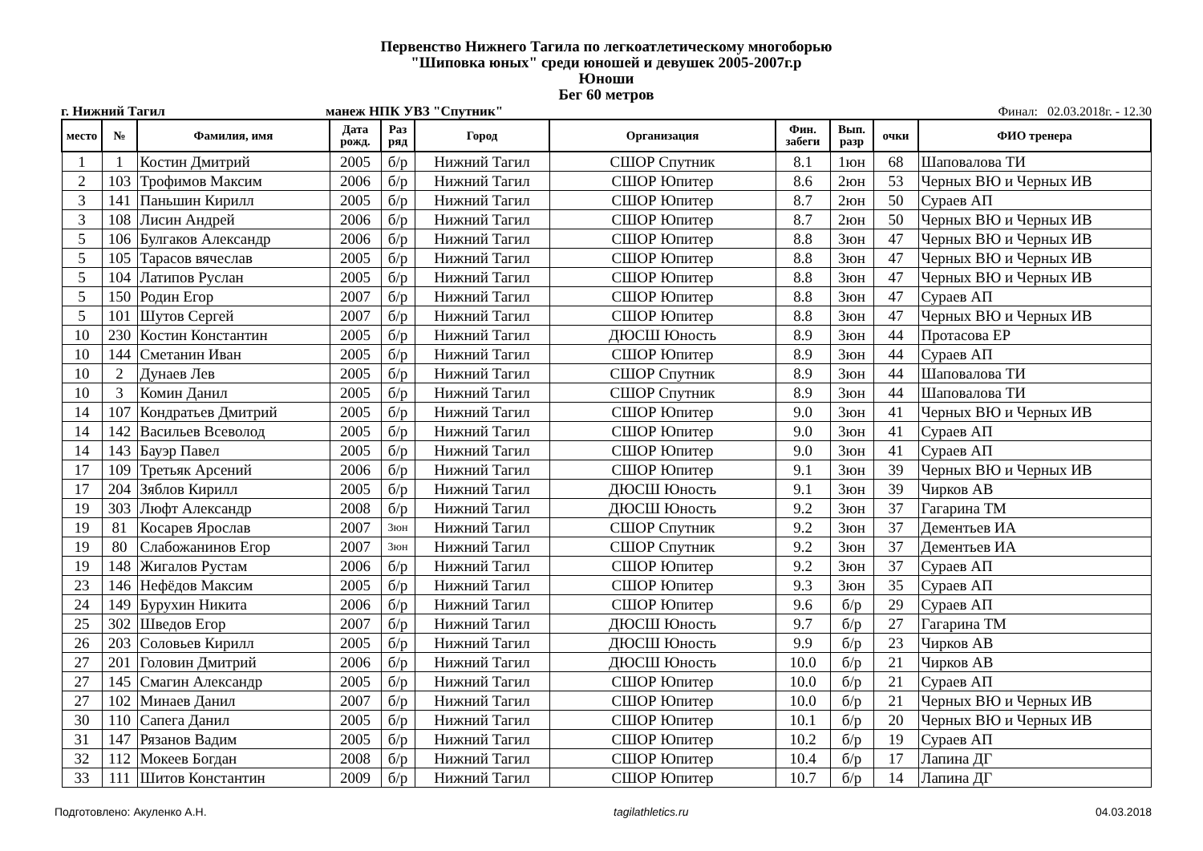Первенство Нижнего Тагила по легкоатлетическому многоборью
"Шиповка юных" среди юношей и девушек 2005-2007г.р
Юноши
Бег 60 метров
г. Нижний Тагил манеж НПК УВЗ "Спутник" Финал: 02.03.2018г. - 12.30
| место | № | Фамилия, имя | Дата рожд. | Раз ряд | Город | Организация | Фин. забеги | Вып. разр | очки | ФИО тренера |
| --- | --- | --- | --- | --- | --- | --- | --- | --- | --- | --- |
| 1 | 1 | Костин Дмитрий | 2005 | б/р | Нижний Тагил | СШОР Спутник | 8.1 | 1юн | 68 | Шаповалова ТИ |
| 2 | 103 | Трофимов Максим | 2006 | б/р | Нижний Тагил | СШОР Юпитер | 8.6 | 2юн | 53 | Черных ВЮ и Черных ИВ |
| 3 | 141 | Паньшин Кирилл | 2005 | б/р | Нижний Тагил | СШОР Юпитер | 8.7 | 2юн | 50 | Сураев АП |
| 3 | 108 | Лисин Андрей | 2006 | б/р | Нижний Тагил | СШОР Юпитер | 8.7 | 2юн | 50 | Черных ВЮ и Черных ИВ |
| 5 | 106 | Булгаков Александр | 2006 | б/р | Нижний Тагил | СШОР Юпитер | 8.8 | 3юн | 47 | Черных ВЮ и Черных ИВ |
| 5 | 105 | Тарасов вячеслав | 2005 | б/р | Нижний Тагил | СШОР Юпитер | 8.8 | 3юн | 47 | Черных ВЮ и Черных ИВ |
| 5 | 104 | Латипов Руслан | 2005 | б/р | Нижний Тагил | СШОР Юпитер | 8.8 | 3юн | 47 | Черных ВЮ и Черных ИВ |
| 5 | 150 | Родин Егор | 2007 | б/р | Нижний Тагил | СШОР Юпитер | 8.8 | 3юн | 47 | Сураев АП |
| 5 | 101 | Шутов Сергей | 2007 | б/р | Нижний Тагил | СШОР Юпитер | 8.8 | 3юн | 47 | Черных ВЮ и Черных ИВ |
| 10 | 230 | Костин Константин | 2005 | б/р | Нижний Тагил | ДЮСШ Юность | 8.9 | 3юн | 44 | Протасова ЕР |
| 10 | 144 | Сметанин Иван | 2005 | б/р | Нижний Тагил | СШОР Юпитер | 8.9 | 3юн | 44 | Сураев АП |
| 10 | 2 | Дунаев Лев | 2005 | б/р | Нижний Тагил | СШОР Спутник | 8.9 | 3юн | 44 | Шаповалова ТИ |
| 10 | 3 | Комин Данил | 2005 | б/р | Нижний Тагил | СШОР Спутник | 8.9 | 3юн | 44 | Шаповалова ТИ |
| 14 | 107 | Кондратьев Дмитрий | 2005 | б/р | Нижний Тагил | СШОР Юпитер | 9.0 | 3юн | 41 | Черных ВЮ и Черных ИВ |
| 14 | 142 | Васильев Всеволод | 2005 | б/р | Нижний Тагил | СШОР Юпитер | 9.0 | 3юн | 41 | Сураев АП |
| 14 | 143 | Бауэр Павел | 2005 | б/р | Нижний Тагил | СШОР Юпитер | 9.0 | 3юн | 41 | Сураев АП |
| 17 | 109 | Третьяк Арсений | 2006 | б/р | Нижний Тагил | СШОР Юпитер | 9.1 | 3юн | 39 | Черных ВЮ и Черных ИВ |
| 17 | 204 | Зяблов Кирилл | 2005 | б/р | Нижний Тагил | ДЮСШ Юность | 9.1 | 3юн | 39 | Чирков АВ |
| 19 | 303 | Люфт Александр | 2008 | б/р | Нижний Тагил | ДЮСШ Юность | 9.2 | 3юн | 37 | Гагарина ТМ |
| 19 | 81 | Косарев Ярослав | 2007 | 3юн | Нижний Тагил | СШОР Спутник | 9.2 | 3юн | 37 | Дементьев ИА |
| 19 | 80 | Слабожанинов Егор | 2007 | 3юн | Нижний Тагил | СШОР Спутник | 9.2 | 3юн | 37 | Дементьев ИА |
| 19 | 148 | Жигалов Рустам | 2006 | б/р | Нижний Тагил | СШОР Юпитер | 9.2 | 3юн | 37 | Сураев АП |
| 23 | 146 | Нефёдов Максим | 2005 | б/р | Нижний Тагил | СШОР Юпитер | 9.3 | 3юн | 35 | Сураев АП |
| 24 | 149 | Бурухин Никита | 2006 | б/р | Нижний Тагил | СШОР Юпитер | 9.6 | б/р | 29 | Сураев АП |
| 25 | 302 | Шведов Егор | 2007 | б/р | Нижний Тагил | ДЮСШ Юность | 9.7 | б/р | 27 | Гагарина ТМ |
| 26 | 203 | Соловьев Кирилл | 2005 | б/р | Нижний Тагил | ДЮСШ Юность | 9.9 | б/р | 23 | Чирков АВ |
| 27 | 201 | Головин Дмитрий | 2006 | б/р | Нижний Тагил | ДЮСШ Юность | 10.0 | б/р | 21 | Чирков АВ |
| 27 | 145 | Смагин Александр | 2005 | б/р | Нижний Тагил | СШОР Юпитер | 10.0 | б/р | 21 | Сураев АП |
| 27 | 102 | Минаев Данил | 2007 | б/р | Нижний Тагил | СШОР Юпитер | 10.0 | б/р | 21 | Черных ВЮ и Черных ИВ |
| 30 | 110 | Сапега Данил | 2005 | б/р | Нижний Тагил | СШОР Юпитер | 10.1 | б/р | 20 | Черных ВЮ и Черных ИВ |
| 31 | 147 | Рязанов Вадим | 2005 | б/р | Нижний Тагил | СШОР Юпитер | 10.2 | б/р | 19 | Сураев АП |
| 32 | 112 | Мокеев Богдан | 2008 | б/р | Нижний Тагил | СШОР Юпитер | 10.4 | б/р | 17 | Лапина ДГ |
| 33 | 111 | Шитов Константин | 2009 | б/р | Нижний Тагил | СШОР Юпитер | 10.7 | б/р | 14 | Лапина ДГ |
Подготовлено: Акуленко А.Н. tagilathletics.ru 04.03.2018